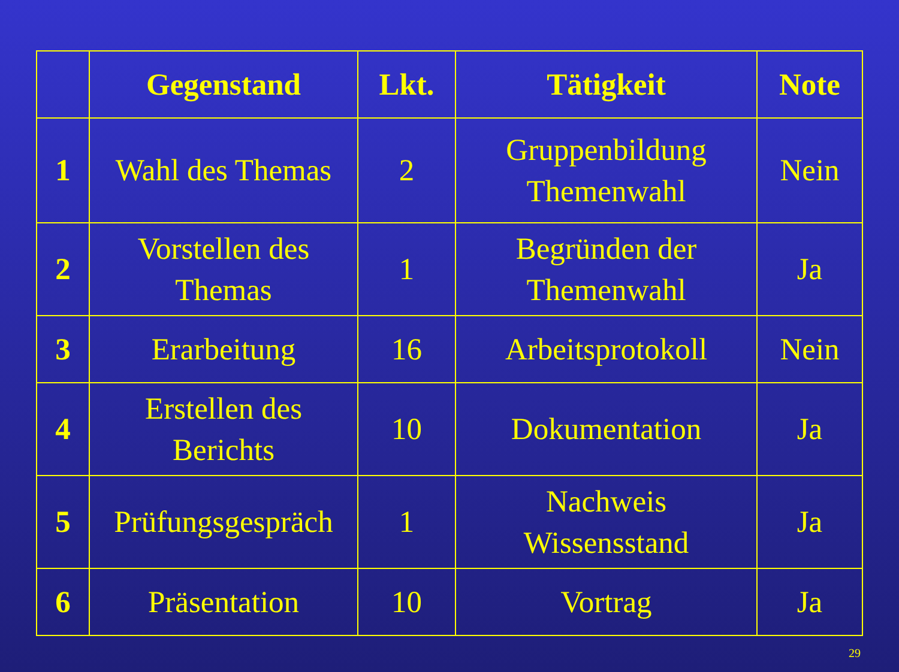| | Gegenstand | Lkt. | Tätigkeit | Note |
| --- | --- | --- | --- | --- |
| 1 | Wahl des Themas | 2 | Gruppenbildung Themenwahl | Nein |
| 2 | Vorstellen des Themas | 1 | Begründen der Themenwahl | Ja |
| 3 | Erarbeitung | 16 | Arbeitsprotokoll | Nein |
| 4 | Erstellen des Berichts | 10 | Dokumentation | Ja |
| 5 | Prüfungsgespräch | 1 | Nachweis Wissensstand | Ja |
| 6 | Präsentation | 10 | Vortrag | Ja |
29